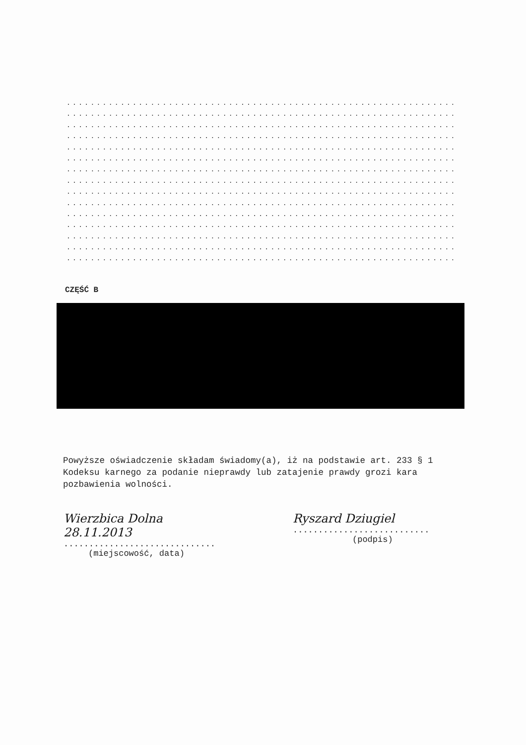..................................................................
..................................................................
..................................................................
..................................................................
..................................................................
..................................................................
..................................................................
..................................................................
..................................................................
..................................................................
..................................................................
..................................................................
..................................................................
..................................................................
..................................................................
CZĘŚĆ B
Powyższe oświadczenie składam świadomy(a), iż na podstawie art. 233 § 1 Kodeksu karnego za podanie nieprawdy lub zatajenie prawdy grozi kara pozbawienia wolności.
Wierzbica Dolna 28.11.2013
..............................
(miejscowość, data)
Ryszard Dziugiel
...........................
(podpis)